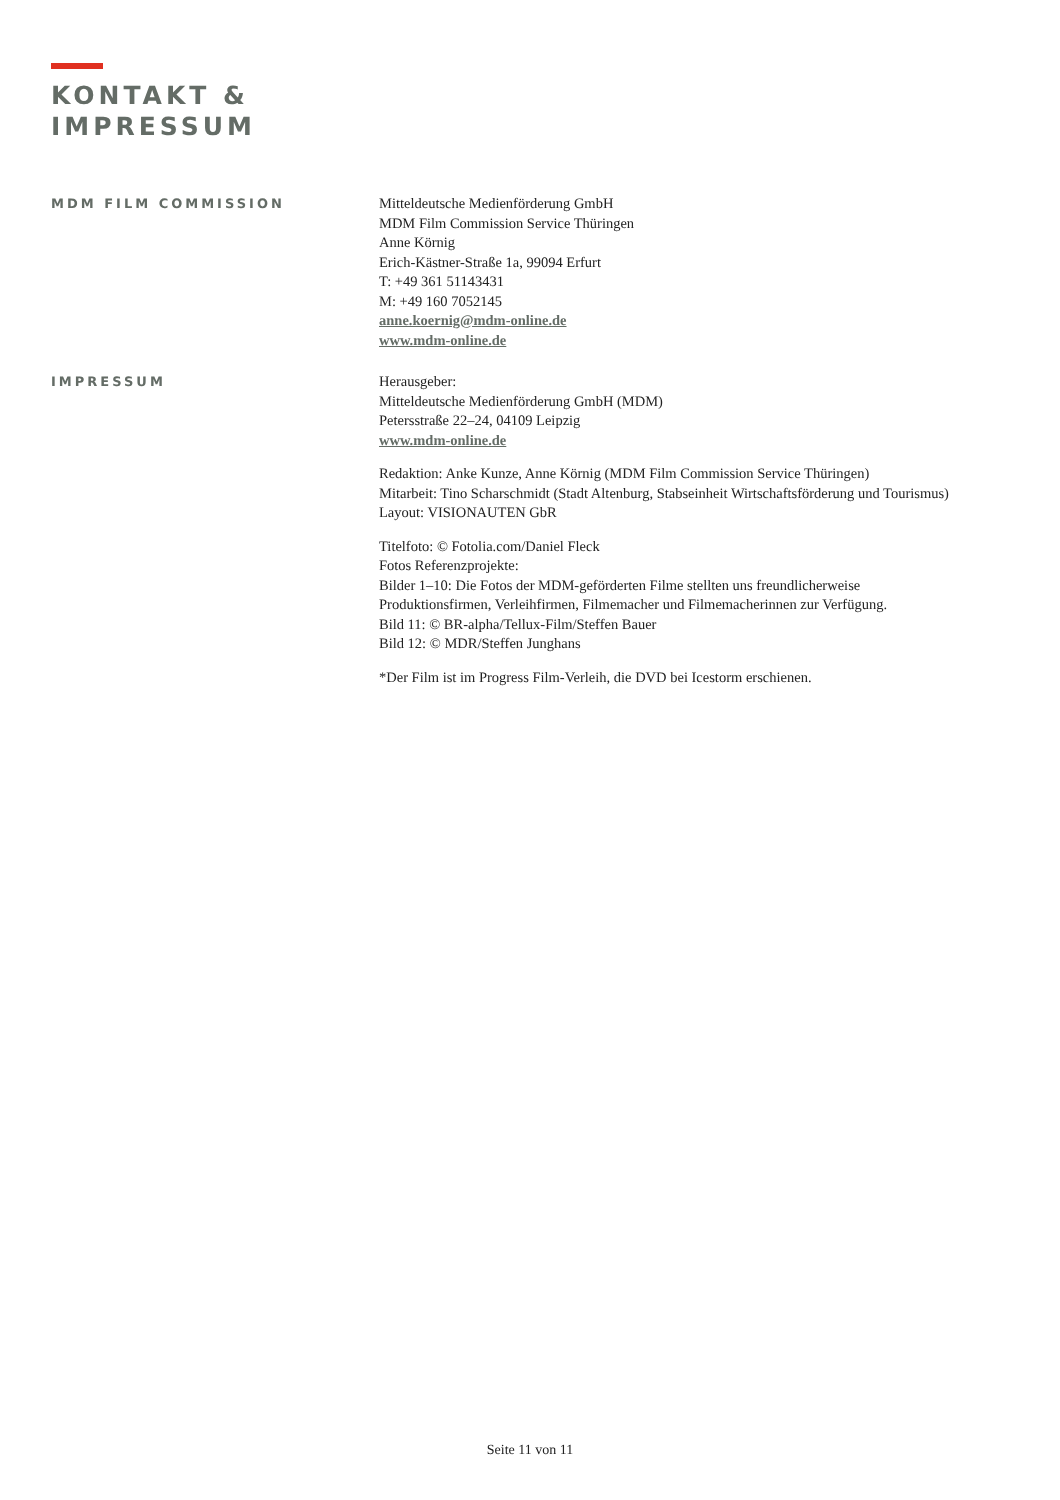KONTAKT &
IMPRESSUM
MDM FILM COMMISSION
Mitteldeutsche Medienförderung GmbH
MDM Film Commission Service Thüringen
Anne Körnig
Erich-Kästner-Straße 1a, 99094 Erfurt
T: +49 361 51143431
M: +49 160 7052145
anne.koernig@mdm-online.de
www.mdm-online.de
IMPRESSUM
Herausgeber:
Mitteldeutsche Medienförderung GmbH (MDM)
Petersstraße 22–24, 04109 Leipzig
www.mdm-online.de
Redaktion: Anke Kunze, Anne Körnig (MDM Film Commission Service Thüringen)
Mitarbeit: Tino Scharschmidt (Stadt Altenburg, Stabseinheit Wirtschaftsförderung und Tourismus)
Layout: VISIONAUTEN GbR
Titelfoto: © Fotolia.com/Daniel Fleck
Fotos Referenzprojekte:
Bilder 1–10: Die Fotos der MDM-geförderten Filme stellten uns freundlicherweise
Produktionsfirmen, Verleihfirmen, Filmemacher und Filmemacherinnen zur Verfügung.
Bild 11: © BR-alpha/Tellux-Film/Steffen Bauer
Bild 12: © MDR/Steffen Junghans
*Der Film ist im Progress Film-Verleih, die DVD bei Icestorm erschienen.
Seite 11 von 11